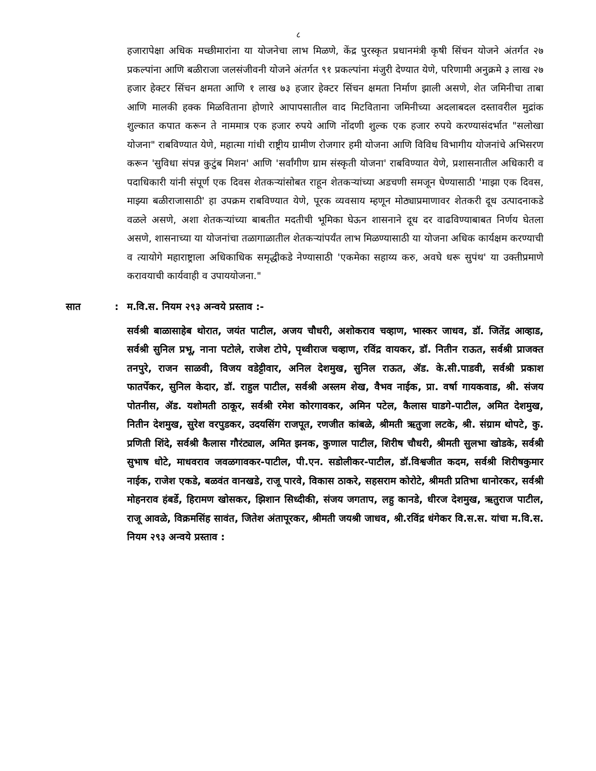८
हजारापेक्षा अधिक मच्छीमारांना या योजनेचा लाभ मिळणे, केंद्र पुरस्कृत प्रधानमंत्री कृषी सिंचन योजने अंतर्गत २७ प्रकल्पांना आणि बळीराजा जलसंजीवनी योजने अंतर्गत ९१ प्रकल्पांना मंजुरी देण्यात येणे, परिणामी अनुक्रमे ३ लाख २७ हजार हेक्टर सिंचन क्षमता आणि १ लाख ७३ हजार हेक्टर सिंचन क्षमता निर्माण झाली असणे, शेत जमिनीचा ताबा आणि मालकी हक्क मिळविताना होणारे आपापसातील वाद मिटविताना जमिनीच्या अदलाबदल दस्तावरील मुद्रांक शुल्कात कपात करून ते नाममात्र एक हजार रुपये आणि नोंदणी शुल्क एक हजार रुपये करण्यासंदर्भात "सलोखा योजना" राबविण्यात येणे, महात्मा गांधी राष्ट्रीय ग्रामीण रोजगार हमी योजना आणि विविध विभागीय योजनांचे अभिसरण करून 'सुविधा संपन्न कुटुंब मिशन' आणि 'सर्वांगीण ग्राम संस्कृती योजना' राबविण्यात येणे, प्रशासनातील अधिकारी व पदाधिकारी यांनी संपूर्ण एक दिवस शेतकऱ्यांसोबत राहून शेतकऱ्यांच्या अडचणी समजून घेण्यासाठी 'माझा एक दिवस, माझ्या बळीराजासाठी' हा उपक्रम राबविण्यात येणे, पूरक व्यवसाय म्हणून मोठ्याप्रमाणावर शेतकरी दूध उत्पादनाकडे वळले असणे, अशा शेतकऱ्यांच्या बाबतीत मदतीची भूमिका घेऊन शासनाने दूध दर वाढविण्याबाबत निर्णय घेतला असणे, शासनाच्या या योजनांचा तळागाळातील शेतकऱ्यांपर्यंत लाभ मिळण्यासाठी या योजना अधिक कार्यक्षम करण्याची व त्यायोगे महाराष्ट्राला अधिकाधिक समृद्धीकडे नेण्यासाठी 'एकमेका सहाय्य करु, अवघे धरू सुपंथ' या उक्तीप्रमाणे करावयाची कार्यवाही व उपाययोजना."
सात: म.वि.स. नियम २९३ अन्वये प्रस्ताव :-
सर्वश्री बाळासाहेब थोरात, जयंत पाटील, अजय चौधरी, अशोकराव चव्हाण, भास्कर जाधव, डॉ. जितेंद्र आव्हाड, सर्वश्री सुनिल प्रभू, नाना पटोले, राजेश टोपे, पृथ्वीराज चव्हाण, रविंद्र वायकर, डॉ. नितीन राऊत, सर्वश्री प्राजक्त तनपुरे, राजन साळवी, विजय वडेट्टीवार, अनिल देशमुख, सुनिल राऊत, ॲड. के.सी.पाडवी, सर्वश्री प्रकाश फातर्पेकर, सुनिल केदार, डॉ. राहुल पाटील, सर्वश्री अस्लम शेख, वैभव नाईक, प्रा. वर्षा गायकवाड, श्री. संजय पोतनीस, ॲड. यशोमती ठाकूर, सर्वश्री रमेश कोरगावकर, अमिन पटेल, कैलास घाडगे-पाटील, अमित देशमुख, नितीन देशमुख, सुरेश वरपुडकर, उदयसिंग राजपूत, रणजीत कांबळे, श्रीमती ऋतुजा लटके, श्री. संग्राम थोपटे, कु. प्रणिती शिंदे, सर्वश्री कैलास गौरंट्याल, अमित झनक, कुणाल पाटील, शिरीष चौधरी, श्रीमती सुलभा खोडके, सर्वश्री सुभाष धोटे, माधवराव जवळगावकर-पाटील, पी.एन. सडोलीकर-पाटील, डॉ.विश्वजीत कदम, सर्वश्री शिरीषकुमार नाईक, राजेश एकडे, बळवंत वानखडे, राजू पारवे, विकास ठाकरे, सहसराम कोरोटे, श्रीमती प्रतिभा धानोरकर, सर्वश्री मोहनराव हंबर्डे, हिरामण खोसकर, झिशान सिध्दीकी, संजय जगताप, लहु कानडे, धीरज देशमुख, ऋतुराज पाटील, राजू आवळे, विक्रमसिंह सावंत, जितेश अंतापूरकर, श्रीमती जयश्री जाधव, श्री.रविंद्र धंगेकर वि.स.स. यांचा म.वि.स. नियम २९३ अन्वये प्रस्ताव :